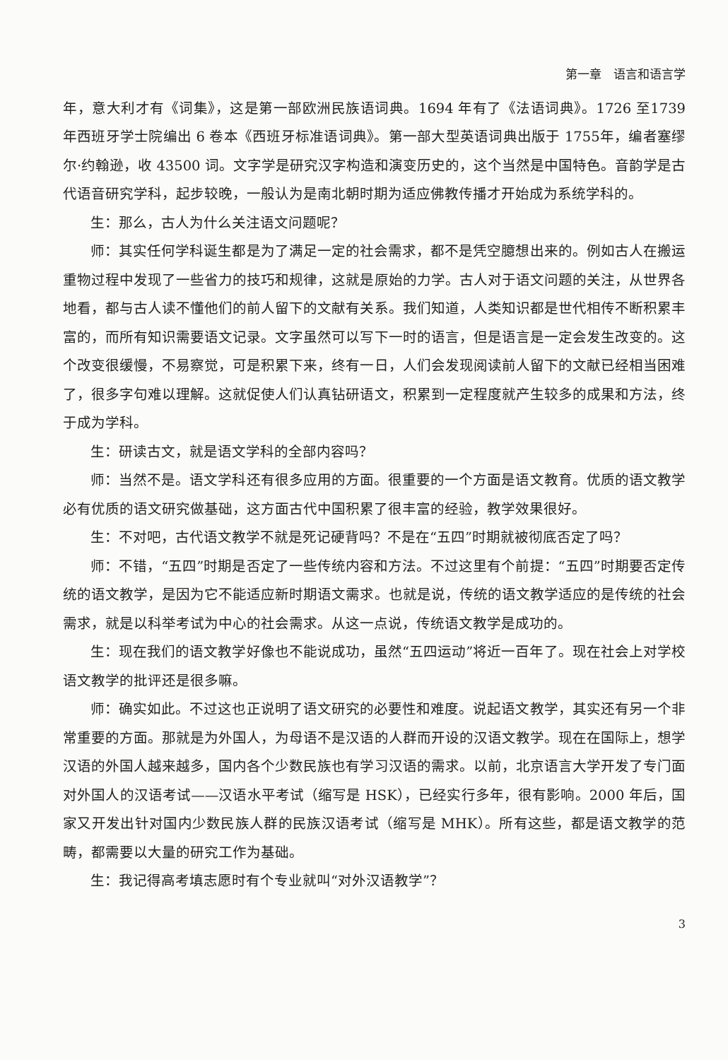第一章　语言和语言学
年，意大利才有《词集》，这是第一部欧洲民族语词典。1694 年有了《法语词典》。1726 至1739 年西班牙学士院编出 6 卷本《西班牙标准语词典》。第一部大型英语词典出版于 1755年，编者塞缪尔·约翰逊，收 43500 词。文字学是研究汉字构造和演变历史的，这个当然是中国特色。音韵学是古代语音研究学科，起步较晚，一般认为是南北朝时期为适应佛教传播才开始成为系统学科的。
生：那么，古人为什么关注语文问题呢？
师：其实任何学科诞生都是为了满足一定的社会需求，都不是凭空臆想出来的。例如古人在搬运重物过程中发现了一些省力的技巧和规律，这就是原始的力学。古人对于语文问题的关注，从世界各地看，都与古人读不懂他们的前人留下的文献有关系。我们知道，人类知识都是世代相传不断积累丰富的，而所有知识需要语文记录。文字虽然可以写下一时的语言，但是语言是一定会发生改变的。这个改变很缓慢，不易察觉，可是积累下来，终有一日，人们会发现阅读前人留下的文献已经相当困难了，很多字句难以理解。这就促使人们认真钻研语文，积累到一定程度就产生较多的成果和方法，终于成为学科。
生：研读古文，就是语文学科的全部内容吗？
师：当然不是。语文学科还有很多应用的方面。很重要的一个方面是语文教育。优质的语文教学必有优质的语文研究做基础，这方面古代中国积累了很丰富的经验，教学效果很好。
生：不对吧，古代语文教学不就是死记硬背吗？不是在“五四”时期就被彻底否定了吗？
师：不错，“五四”时期是否定了一些传统内容和方法。不过这里有个前提：“五四”时期要否定传统的语文教学，是因为它不能适应新时期语文需求。也就是说，传统的语文教学适应的是传统的社会需求，就是以科举考试为中心的社会需求。从这一点说，传统语文教学是成功的。
生：现在我们的语文教学好像也不能说成功，虽然“五四运动”将近一百年了。现在社会上对学校语文教学的批评还是很多嘛。
师：确实如此。不过这也正说明了语文研究的必要性和难度。说起语文教学，其实还有另一个非常重要的方面。那就是为外国人，为母语不是汉语的人群而开设的汉语文教学。现在在国际上，想学汉语的外国人越来越多，国内各个少数民族也有学习汉语的需求。以前，北京语言大学开发了专门面对外国人的汉语考试——汉语水平考试（缩写是 HSK），已经实行多年，很有影响。2000 年后，国家又开发出针对国内少数民族人群的民族汉语考试（缩写是 MHK）。所有这些，都是语文教学的范畴，都需要以大量的研究工作为基础。
生：我记得高考填志愿时有个专业就叫“对外汉语教学”？
3